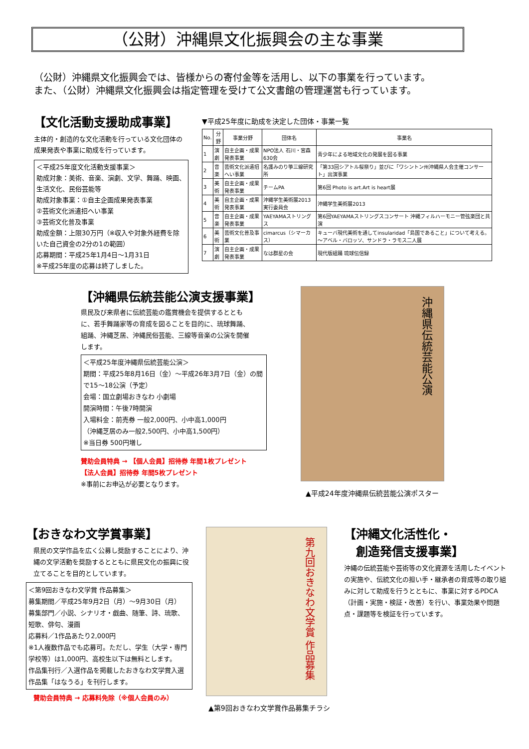（公財）沖縄県文化振興会の主な事業
（公財）沖縄県文化振興会では、皆様からの寄付金等を活用し、以下の事業を行っています。
また、（公財）沖縄県文化振興会は指定管理を受けて公文書館の管理運営も行っています。
【文化活動支援助成事業】
主体的・創造的な文化活動を行っている文化団体の成果発表や事業に助成を行っています。
＜平成25年度文化活動支援事業＞
助成対象：美術、音楽、演劇、文学、舞踊、映画、生活文化、民俗芸能等
助成対象事業：①自主企画成果発表事業
②芸術文化派遣招へい事業
③芸術文化普及事業
助成金額：上限30万円（※収入や対象外経費を除いた自己資金の2分の1の範囲）
応募期間：平成25年1月4日～1月31日
※平成25年度の応募は終了しました。
▼平成25年度に助成を決定した団体・事業一覧
| No. | 分野 | 事業分野 | 団体名 | 事業名 |
| --- | --- | --- | --- | --- |
| 1 | 演劇 | 自主企画・成果発表事業 | NPO法人 石川・宮森630会 | 青少年による地域文化の発展を図る事業 |
| 2 | 音楽 | 芸術文化派遣招へい事業 | 名護みのり箏三線研究所 | 「第33回シアトル桜祭り」並びに「ワシントン州沖縄県人会主催コンサート」出演事業 |
| 3 | 美術 | 自主企画・成果発表事業 | チームPA | 第6回 Photo is art.Art is heart展 |
| 4 | 美術 | 自主企画・成果発表事業 | 沖縄学生美術展2013実行委員会 | 沖縄学生美術展2013 |
| 5 | 音楽 | 自主企画・成果発表事業 | YAEYAMAストリングス | 第6回YAEYAMAストリングスコンサート 沖縄フィルハーモニー管弦楽団と共演 |
| 6 | 美術 | 芸術文化普及事業 | cimarcus（シマーカス） | キューバ現代美術を通してinsularidad「島国であること」について考える。～アベル・バロッソ、サンドラ・ラモス二人展 |
| 7 | 演劇 | 自主企画・成果発表事業 | なは群星の会 | 現代版組踊 琉球伝信録 |
【沖縄県伝統芸能公演支援事業】
県民及び来県者に伝統芸能の鑑賞機会を提供するとともに、若手舞踊家等の育成を図ることを目的に、琉球舞踊、組踊、沖縄芝居、沖縄民俗芸能、三線等音楽の公演を開催します。
＜平成25年度沖縄県伝統芸能公演＞
期間：平成25年8月16日（金）～平成26年3月7日（金）の間で15～18公演（予定）
会場：国立劇場おきなわ 小劇場
開演時間：午後7時開演
入場料金：前売券 一般2,000円、小中高1,000円
（沖縄芝居のみ一般2,500円、小中高1,500円）
※当日券 500円増し
賛助会員特典 → 【個人会員】招待券 年間1枚プレゼント
【法人会員】招待券 年間5枚プレゼント
※事前にお申込が必要となります。
沖縄県伝統芸能公演
▲平成24年度沖縄県伝統芸能公演ポスター
【おきなわ文学賞事業】
県民の文学作品を広く公募し奨励することにより、沖縄の文学活動を奨励するとともに県民文化の振興に役立てることを目的としています。
＜第9回おきなわ文学賞 作品募集＞
募集期間／平成25年9月2日（月）～9月30日（月）
募集部門／小説、シナリオ・戯曲、随筆、詩、琉歌、短歌、俳句、漫画
応募料／1作品あたり2,000円
※1人複数作品でも応募可。ただし、学生（大学・専門学校等）は1,000円、高校生以下は無料とします。
作品集刊行／入選作品を掲載したおきなわ文学賞入選作品集「はなうる」を刊行します。
賛助会員特典 → 応募料免除（※個人会員のみ）
第九回おきなわ文学賞 作品募集
▲第9回おきなわ文学賞作品募集チラシ
【沖縄文化活性化・
　創造発信支援事業】
沖縄の伝統芸能や芸術等の文化資源を活用したイベントの実施や、伝統文化の担い手・継承者の育成等の取り組みに対して助成を行うとともに、事業に対するPDCA（計画・実施・検証・改善）を行い、事業効果や問題点・課題等を検証を行っています。